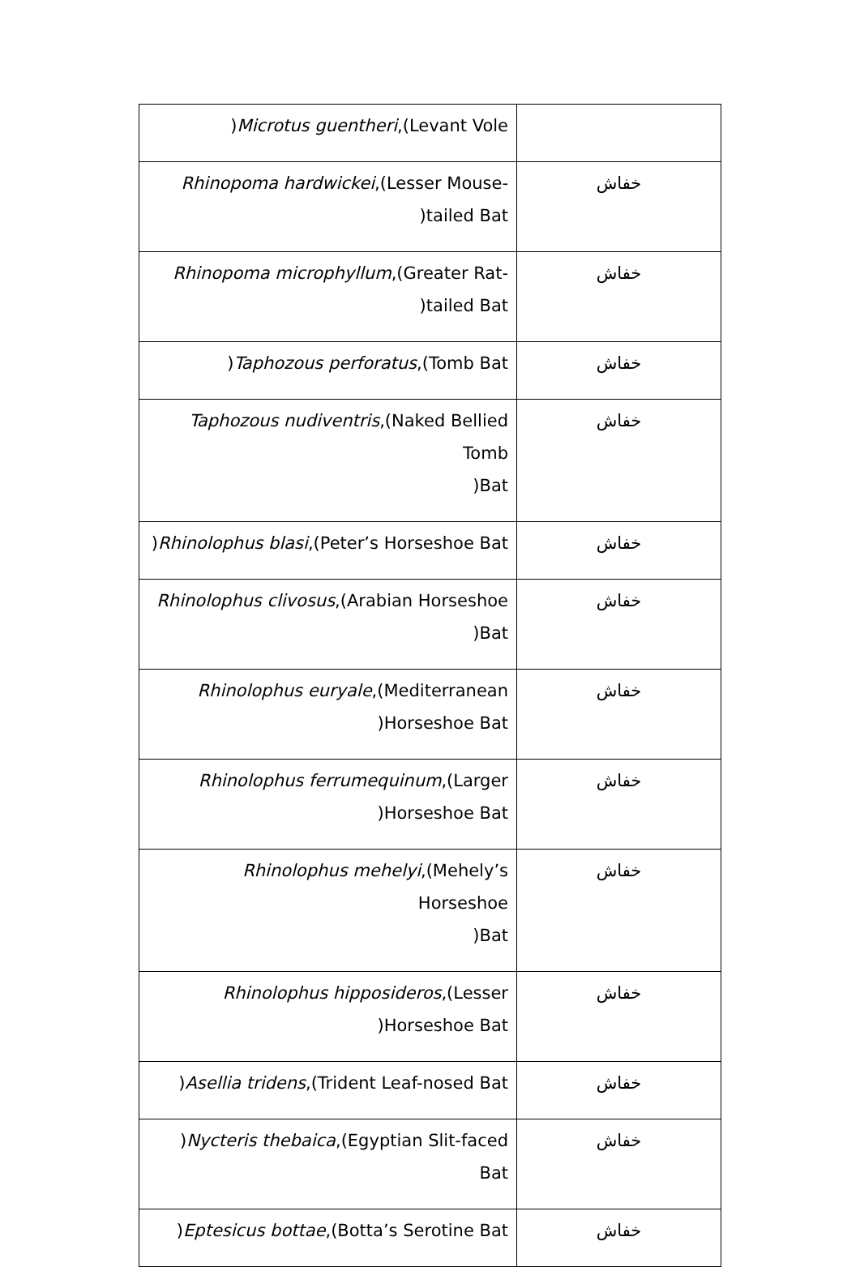| ) Microtus guentheri ,(Levant Vole | |
| Rhinopoma hardwickei ,(Lesser Mouse- )tailed Bat | خفاش |
| Rhinopoma microphyllum ,(Greater Rat- )tailed Bat | خفاش |
| ) Taphozous perforatus ,(Tomb Bat | خفاش |
| Taphozous nudiventris ,(Naked Bellied Tomb )Bat | خفاش |
| ) Rhinolophus blasi ,(Peter’s Horseshoe Bat | خفاش |
| Rhinolophus clivosus ,(Arabian Horseshoe )Bat | خفاش |
| Rhinolophus euryale ,(Mediterranean )Horseshoe Bat | خفاش |
| Rhinolophus ferrumequinum ,(Larger )Horseshoe Bat | خفاش |
| Rhinolophus mehelyi ,(Mehely’s Horseshoe )Bat | خفاش |
| Rhinolophus hipposideros ,(Lesser )Horseshoe Bat | خفاش |
| ) Asellia tridens ,(Trident Leaf-nosed Bat | خفاش |
| ) Nycteris thebaica ,(Egyptian Slit-faced Bat | خفاش |
| ) Eptesicus bottae ,(Botta’s Serotine Bat | خفاش |